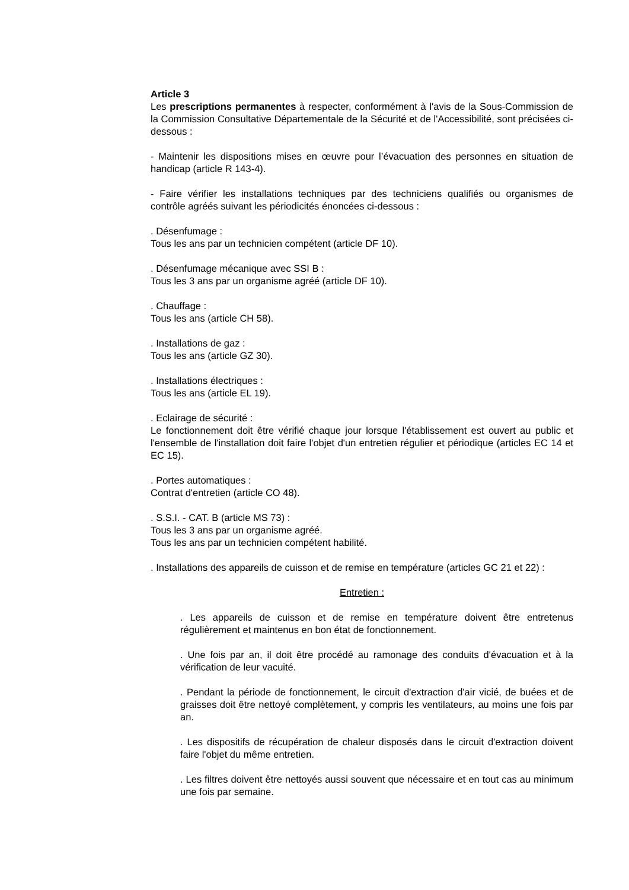Article 3
Les prescriptions permanentes à respecter, conformément à l'avis de la Sous-Commission de la Commission Consultative Départementale de la Sécurité et de l'Accessibilité, sont précisées ci-dessous :
- Maintenir les dispositions mises en œuvre pour l’évacuation des personnes en situation de handicap (article R 143-4).
- Faire vérifier les installations techniques par des techniciens qualifiés ou organismes de contrôle agréés suivant les périodicités énoncées ci-dessous :
. Désenfumage :
Tous les ans par un technicien compétent (article DF 10).
. Désenfumage mécanique avec SSI B :
Tous les 3 ans par un organisme agréé (article DF 10).
. Chauffage :
Tous les ans (article CH 58).
. Installations de gaz :
Tous les ans (article GZ 30).
. Installations électriques :
Tous les ans (article EL 19).
. Eclairage de sécurité :
Le fonctionnement doit être vérifié chaque jour lorsque l'établissement est ouvert au public et l'ensemble de l'installation doit faire l'objet d'un entretien régulier et périodique (articles EC 14 et EC 15).
. Portes automatiques :
Contrat d'entretien (article CO 48).
. S.S.I. - CAT. B (article MS 73) :
Tous les 3 ans par un organisme agréé.
Tous les ans par un technicien compétent habilité.
. Installations des appareils de cuisson et de remise en température (articles GC 21 et 22) :
Entretien :
. Les appareils de cuisson et de remise en température doivent être entretenus régulièrement et maintenus en bon état de fonctionnement.
. Une fois par an, il doit être procédé au ramonage des conduits d'évacuation et à la vérification de leur vacuité.
. Pendant la période de fonctionnement, le circuit d'extraction d'air vicié, de buées et de graisses doit être nettoyé complètement, y compris les ventilateurs, au moins une fois par an.
. Les dispositifs de récupération de chaleur disposés dans le circuit d'extraction doivent faire l'objet du même entretien.
. Les filtres doivent être nettoyés aussi souvent que nécessaire et en tout cas au minimum une fois par semaine.